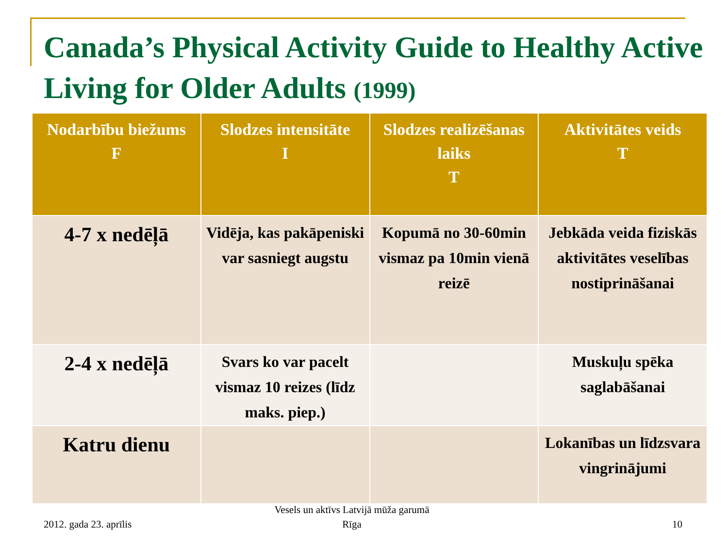Canada’s Physical Activity Guide to Healthy Active Living for Older Adults (1999)
| Nodarbību biežums F | Slodzes intensitāte I | Slodzes realizēšanas laiks T | Aktivitātes veids T |
| --- | --- | --- | --- |
| 4-7 x nedēļā | Vidēja, kas pakāpeniski var sasniegt augstu | Kopumā no 30-60min vismaz pa 10min vienā reizē | Jebkāda veida fiziskās aktivitātes veselības nostiprināšanai |
| 2-4 x nedēļā | Svars ko var pacelt vismaz 10 reizes (līdz maks. piep.) | | Muskuļu spēka saglabāšanai |
| Katru dienu | | | Lokanības un līdzsvara vingrinājumi |
2012. gada 23. aprīlis
Vesels un aktīvs Latvijā mūža garumā
Rīga
10